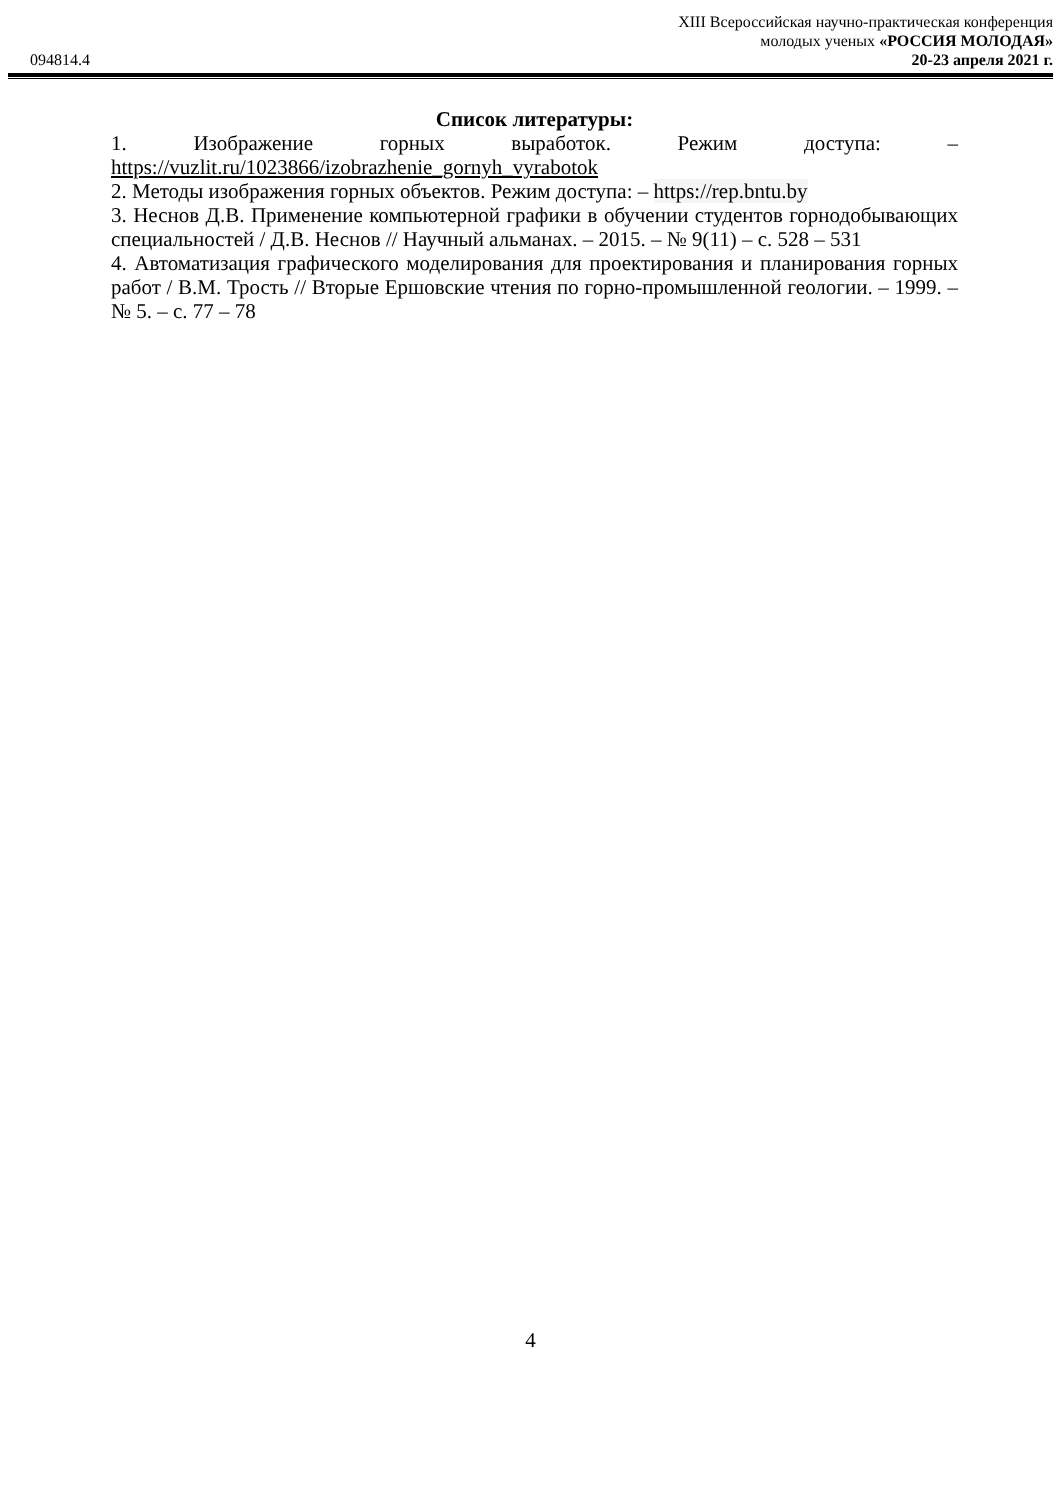XIII Всероссийская научно-практическая конференция
молодых ученых «РОССИЯ МОЛОДАЯ»
20-23 апреля 2021 г.
094814.4
Список литературы:
1. Изображение горных выработок. Режим доступа: – https://vuzlit.ru/1023866/izobrazhenie_gornyh_vyrabotok
2. Методы изображения горных объектов. Режим доступа: – https://rep.bntu.by
3. Неснов Д.В. Применение компьютерной графики в обучении студентов горнодобывающих специальностей / Д.В. Неснов // Научный альманах. – 2015. – № 9(11) – с. 528 – 531
4. Автоматизация графического моделирования для проектирования и планирования горных работ / В.М. Трость // Вторые Ершовские чтения по горно-промышленной геологии. – 1999. – № 5. – с. 77 – 78
4